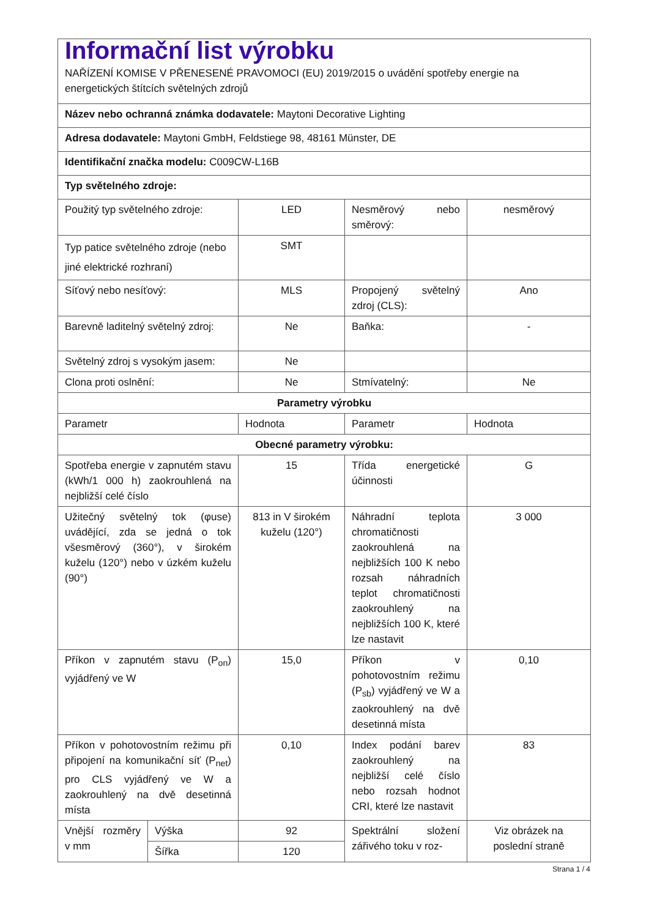| Informační list výrobku NAŘÍZENÍ KOMISE V PŘENESENÉ PRAVOMOCI (EU) 2019/2015 o uvádění spotřeby energie na energetických štítcích světelných zdrojů | | | | |
| Název nebo ochranná známka dodavatele: Maytoni Decorative Lighting | | | | |
| Adresa dodavatele: Maytoni GmbH, Feldstiege 98, 48161 Münster, DE | | | | |
| Identifikační značka modelu: C009CW-L16B | | | | |
| Typ světelného zdroje: | | | | |
| Použitý typ světelného zdroje: | | LED | Nesměrový nebo směrový: | nesměrový |
| Typ patice světelného zdroje (nebo jiné elektrické rozhraní) | | SMT | | |
| Síťový nebo nesíťový: | | MLS | Propojený světelný zdroj (CLS): | Ano |
| Barevně laditelný světelný zdroj: | | Ne | Baňka: | - |
| Světelný zdroj s vysokým jasem: | | Ne | | |
| Clona proti oslnění: | | Ne | Stmívatelný: | Ne |
| Parametry výrobku | | | | |
| Parametr | | Hodnota | Parametr | Hodnota |
| Obecné parametry výrobku: | | | | |
| Spotřeba energie v zapnutém stavu (kWh/1 000 h) zaokrouhlená na nejbližší celé číslo | | 15 | Třída energetické účinnosti | G |
| Užitečný světelný tok (φuse) uvádějící, zda se jedná o tok všesměrový (360°), v širokém kuželu (120°) nebo v úzkém kuželu (90°) | | 813 in V širokém kuželu (120°) | Náhradní teplota chromatičnosti zaokrouhlená na nejbližších 100 K nebo rozsah náhradních teplot chromatičnosti zaokrouhlený na nejbližších 100 K, které lze nastavit | 3 000 |
| Příkon v zapnutém stavu (P<sub>on</sub>) vyjádřený ve W | | 15,0 | Příkon v pohotovostním režimu (P<sub>sb</sub>) vyjádřený ve W a zaokrouhlený na dvě desetinná místa | 0,10 |
| Příkon v pohotovostním režimu při připojení na komunikační síť (P<sub>net</sub>) pro CLS vyjádřený ve W a zaokrouhlený na dvě desetinná místa | | 0,10 | Index podání barev zaokrouhlený na nejbližší celé číslo nebo rozsah hodnot CRI, které lze nastavit | 83 |
| Vnější rozměry v mm | Výška | 92 | Spektrální složení zářivého toku v roz- | Viz obrázek na poslední straně |
| | Šířka | 120 | | |
Strana 1 / 4